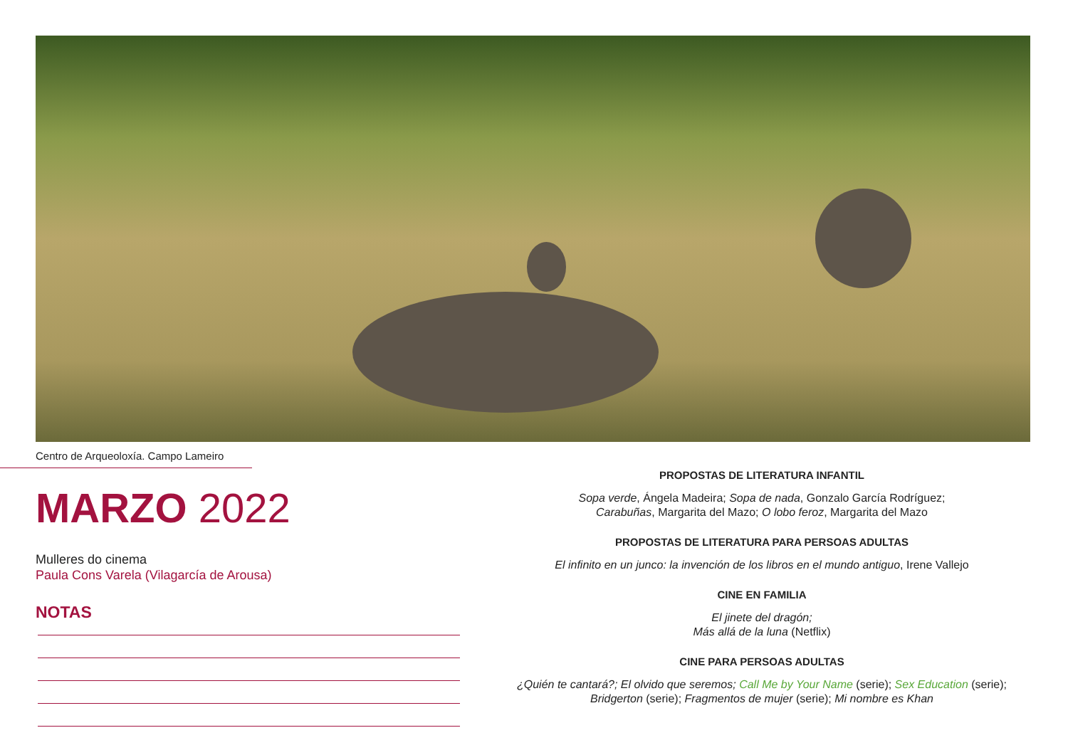Centro de Arqueoloxía. Campo Lameiro
MARZO 2022
Mulleres do cinema
Paula Cons Varela (Vilagarcía de Arousa)
NOTAS
PROPOSTAS DE LITERATURA INFANTIL
Sopa verde, Ángela Madeira; Sopa de nada, Gonzalo García Rodríguez;
Carabuñas, Margarita del Mazo; O lobo feroz, Margarita del Mazo
PROPOSTAS DE LITERATURA PARA PERSOAS ADULTAS
El infinito en un junco: la invención de los libros en el mundo antiguo, Irene Vallejo
CINE EN FAMILIA
El jinete del dragón;
Más allá de la luna (Netflix)
CINE PARA PERSOAS ADULTAS
¿Quién te cantará?; El olvido que seremos; Call Me by Your Name (serie); Sex Education (serie);
Bridgerton (serie); Fragmentos de mujer (serie); Mi nombre es Khan